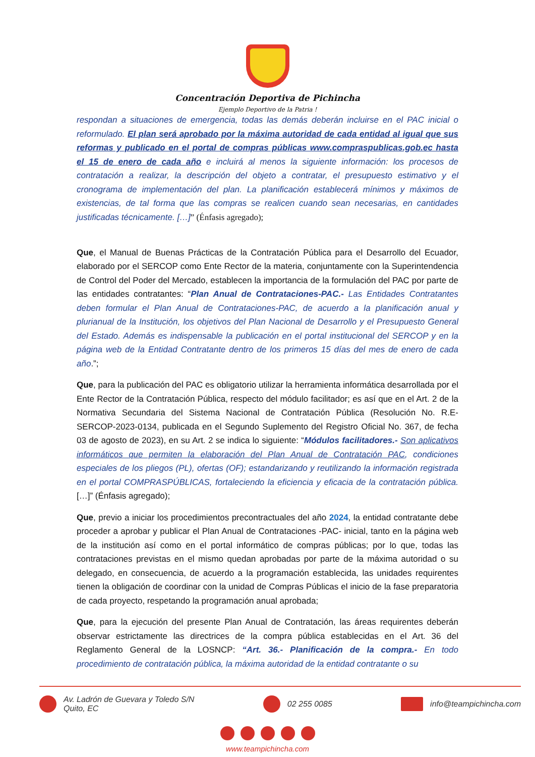Concentración Deportiva de Pichincha
Ejemplo Deportivo de la Patria !
respondan a situaciones de emergencia, todas las demás deberán incluirse en el PAC inicial o reformulado. El plan será aprobado por la máxima autoridad de cada entidad al igual que sus reformas y publicado en el portal de compras públicas www.compraspublicas.gob.ec hasta el 15 de enero de cada año e incluirá al menos la siguiente información: los procesos de contratación a realizar, la descripción del objeto a contratar, el presupuesto estimativo y el cronograma de implementación del plan. La planificación establecerá mínimos y máximos de existencias, de tal forma que las compras se realicen cuando sean necesarias, en cantidades justificadas técnicamente. […]” (Énfasis agregado);
Que, el Manual de Buenas Prácticas de la Contratación Pública para el Desarrollo del Ecuador, elaborado por el SERCOP como Ente Rector de la materia, conjuntamente con la Superintendencia de Control del Poder del Mercado, establecen la importancia de la formulación del PAC por parte de las entidades contratantes: “Plan Anual de Contrataciones-PAC.- Las Entidades Contratantes deben formular el Plan Anual de Contrataciones-PAC, de acuerdo a la planificación anual y plurianual de la Institución, los objetivos del Plan Nacional de Desarrollo y el Presupuesto General del Estado. Además es indispensable la publicación en el portal institucional del SERCOP y en la página web de la Entidad Contratante dentro de los primeros 15 días del mes de enero de cada año.”;
Que, para la publicación del PAC es obligatorio utilizar la herramienta informática desarrollada por el Ente Rector de la Contratación Pública, respecto del módulo facilitador; es así que en el Art. 2 de la Normativa Secundaria del Sistema Nacional de Contratación Pública (Resolución No. R.E-SERCOP-2023-0134, publicada en el Segundo Suplemento del Registro Oficial No. 367, de fecha 03 de agosto de 2023), en su Art. 2 se indica lo siguiente: “Módulos facilitadores.- Son aplicativos informáticos que permiten la elaboración del Plan Anual de Contratación PAC, condiciones especiales de los pliegos (PL), ofertas (OF); estandarizando y reutilizando la información registrada en el portal COMPRASPÚBLICAS, fortaleciendo la eficiencia y eficacia de la contratación pública. […]” (Énfasis agregado);
Que, previo a iniciar los procedimientos precontractuales del año 2024, la entidad contratante debe proceder a aprobar y publicar el Plan Anual de Contrataciones -PAC- inicial, tanto en la página web de la institución así como en el portal informático de compras públicas; por lo que, todas las contrataciones previstas en el mismo quedan aprobadas por parte de la máxima autoridad o su delegado, en consecuencia, de acuerdo a la programación establecida, las unidades requirentes tienen la obligación de coordinar con la unidad de Compras Públicas el inicio de la fase preparatoria de cada proyecto, respetando la programación anual aprobada;
Que, para la ejecución del presente Plan Anual de Contratación, las áreas requirentes deberán observar estrictamente las directrices de la compra pública establecidas en el Art. 36 del Reglamento General de la LOSNCP: “Art. 36.- Planificación de la compra.- En todo procedimiento de contratación pública, la máxima autoridad de la entidad contratante o su
Av. Ladrón de Guevara y Toledo S/N
Quito, EC
02 255 0085 info@teampichincha.com
www.teampichincha.com